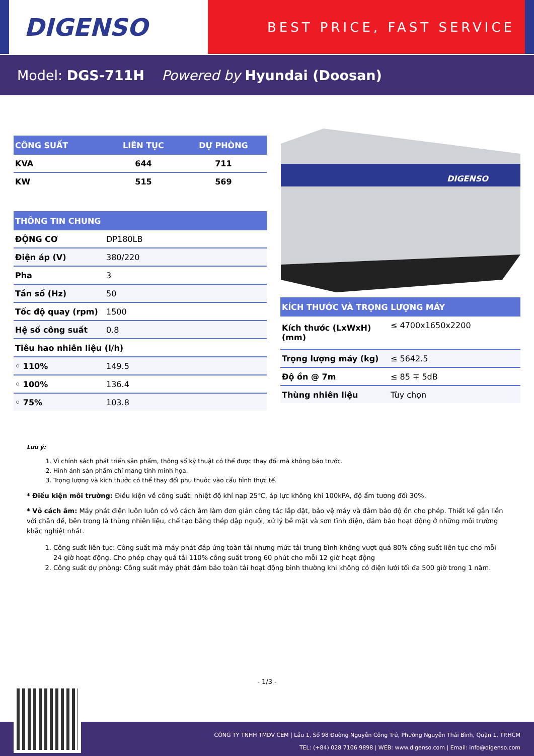DIGENSO
BEST PRICE, FAST SERVICE
Model: DGS-711H Powered by Hyundai (Doosan)
| CÔNG SUẤT | LIÊN TỤC | DỰ PHÒNG |
| --- | --- | --- |
| KVA | 644 | 711 |
| KW | 515 | 569 |
| THÔNG TIN CHUNG | |
| --- | --- |
| ĐỘNG CƠ | DP180LB |
| Điện áp (V) | 380/220 |
| Pha | 3 |
| Tần số (Hz) | 50 |
| Tốc độ quay (rpm) | 1500 |
| Hệ số công suất | 0.8 |
| Tiêu hao nhiên liệu (l/h) | |
| ◦ 110% | 149.5 |
| ◦ 100% | 136.4 |
| ◦ 75% | 103.8 |
DIGENSO
| KÍCH THƯỚC VÀ TRỌNG LƯỢNG MÁY | |
| --- | --- |
| Kích thước (LxWxH) (mm) | ≤ 4700x1650x2200 |
| Trọng lượng máy (kg) | ≤ 5642.5 |
| Độ ồn @ 7m | ≤ 85 ∓ 5dB |
| Thùng nhiên liệu | Tùy chọn |
Lưu ý:
1. Vì chính sách phát triển sản phẩm, thông số kỹ thuật có thể được thay đổi mà không báo trước.
2. Hình ảnh sản phẩm chỉ mang tính minh họa.
3. Trọng lượng và kích thước có thể thay đổi phụ thuôc vào cấu hình thực tế.
* Điều kiện môi trường: Điều kiện về công suất: nhiệt độ khí nạp 25℃, áp lực không khí 100kPA, độ ẩm tương đối 30%.
* Vỏ cách âm: Máy phát điện luôn luôn có vỏ cách âm làm đơn giản công tác lắp đặt, bảo vệ máy và đảm bảo độ ồn cho phép. Thiết kế gắn liền với chân đế, bên trong là thùng nhiên liệu, chế tạo bằng thép dập nguội, xử lý bề mặt và sơn tĩnh điện, đảm bảo hoạt động ở những môi trường khắc nghiệt nhất.
1. Công suất liên tục: Công suất mà máy phát đáp ứng toàn tải nhưng mức tải trung bình không vượt quá 80% công suất liên tục cho mỗi 24 giờ hoạt động. Cho phép chạy quá tải 110% công suất trong 60 phút cho mỗi 12 giờ hoạt động
2. Công suất dự phòng: Công suất máy phát đảm bảo toàn tải hoạt động bình thường khi không có điện lưới tối đa 500 giờ trong 1 năm.
- 1/3 -
CÔNG TY TNHH TMDV CEM | Lầu 1, Số 98 Đường Nguyễn Công Trứ, Phường Nguyễn Thái Bình, Quận 1, TP.HCM
TEL: (+84) 028 7106 9898 | WEB: www.digenso.com | Email: info@digenso.com